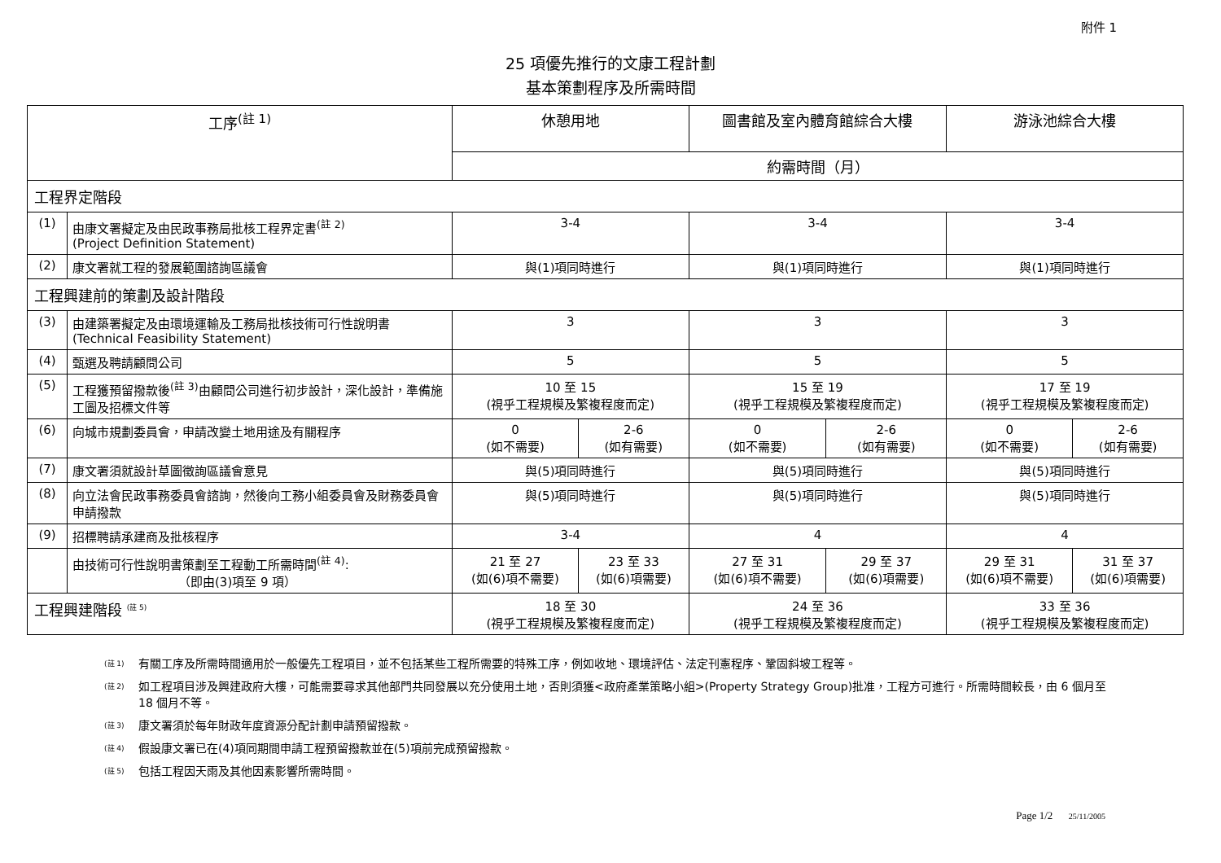附件 1
25 項優先推行的文康工程計劃
基本策劃程序及所需時間
| 工序<sup>(註 1)</sup> | | 休憩用地 | | 圖書館及室內體育館綜合大樓 | | 游泳池綜合大樓 | |
| --- | --- | --- | --- | --- | --- | --- | --- |
| | | 約需時間（月） | | | | | |
| 工程界定階段 | | | | | | | |
| (1) | 由康文署擬定及由民政事務局批核工程界定書<sup>(註 2)</sup> (Project Definition Statement) | 3-4 | | 3-4 | | 3-4 | |
| (2) | 康文署就工程的發展範圍諮詢區議會 | 與(1)項同時進行 | | 與(1)項同時進行 | | 與(1)項同時進行 | |
| 工程興建前的策劃及設計階段 | | | | | | | |
| (3) | 由建築署擬定及由環境運輸及工務局批核技術可行性說明書 (Technical Feasibility Statement) | 3 | | 3 | | 3 | |
| (4) | 甄選及聘請顧問公司 | 5 | | 5 | | 5 | |
| (5) | 工程獲預留撥款後<sup>(註 3)</sup>由顧問公司進行初步設計，深化設計，準備施工圖及招標文件等 | 10 至 15 (視乎工程規模及繁複程度而定) | | 15 至 19 (視乎工程規模及繁複程度而定) | | 17 至 19 (視乎工程規模及繁複程度而定) | |
| (6) | 向城市規劃委員會，申請改變土地用途及有關程序 | 0 (如不需要) | 2-6 (如有需要) | 0 (如不需要) | 2-6 (如有需要) | 0 (如不需要) | 2-6 (如有需要) |
| (7) | 康文署須就設計草圖徵詢區議會意見 | 與(5)項同時進行 | | 與(5)項同時進行 | | 與(5)項同時進行 | |
| (8) | 向立法會民政事務委員會諮詢，然後向工務小組委員會及財務委員會申請撥款 | 與(5)項同時進行 | | 與(5)項同時進行 | | 與(5)項同時進行 | |
| (9) | 招標聘請承建商及批核程序 | 3-4 | | 4 | | 4 | |
| | 由技術可行性說明書策劃至工程動工所需時間<sup>(註 4)</sup>: （即由(3)項至 9 項） | 21 至 27 (如(6)項不需要) | 23 至 33 (如(6)項需要) | 27 至 31 (如(6)項不需要) | 29 至 37 (如(6)項需要) | 29 至 31 (如(6)項不需要) | 31 至 37 (如(6)項需要) |
| 工程興建階段 <sup>(註 5)</sup> | | 18 至 30 (視乎工程規模及繁複程度而定) | | 24 至 36 (視乎工程規模及繁複程度而定) | | 33 至 36 (視乎工程規模及繁複程度而定) | |
(註 1) 有關工序及所需時間適用於一般優先工程項目，並不包括某些工程所需要的特殊工序，例如收地、環境評估、法定刊憲程序、鞏固斜坡工程等。
(註 2) 如工程項目涉及興建政府大樓，可能需要尋求其他部門共同發展以充分使用土地，否則須獲<政府產業策略小組>(Property Strategy Group)批准，工程方可進行。所需時間較長，由 6 個月至 18 個月不等。
(註 3) 康文署須於每年財政年度資源分配計劃申請預留撥款。
(註 4) 假設康文署已在(4)項同期間申請工程預留撥款並在(5)項前完成預留撥款。
(註 5) 包括工程因天雨及其他因素影響所需時間。
Page 1/2 25/11/2005